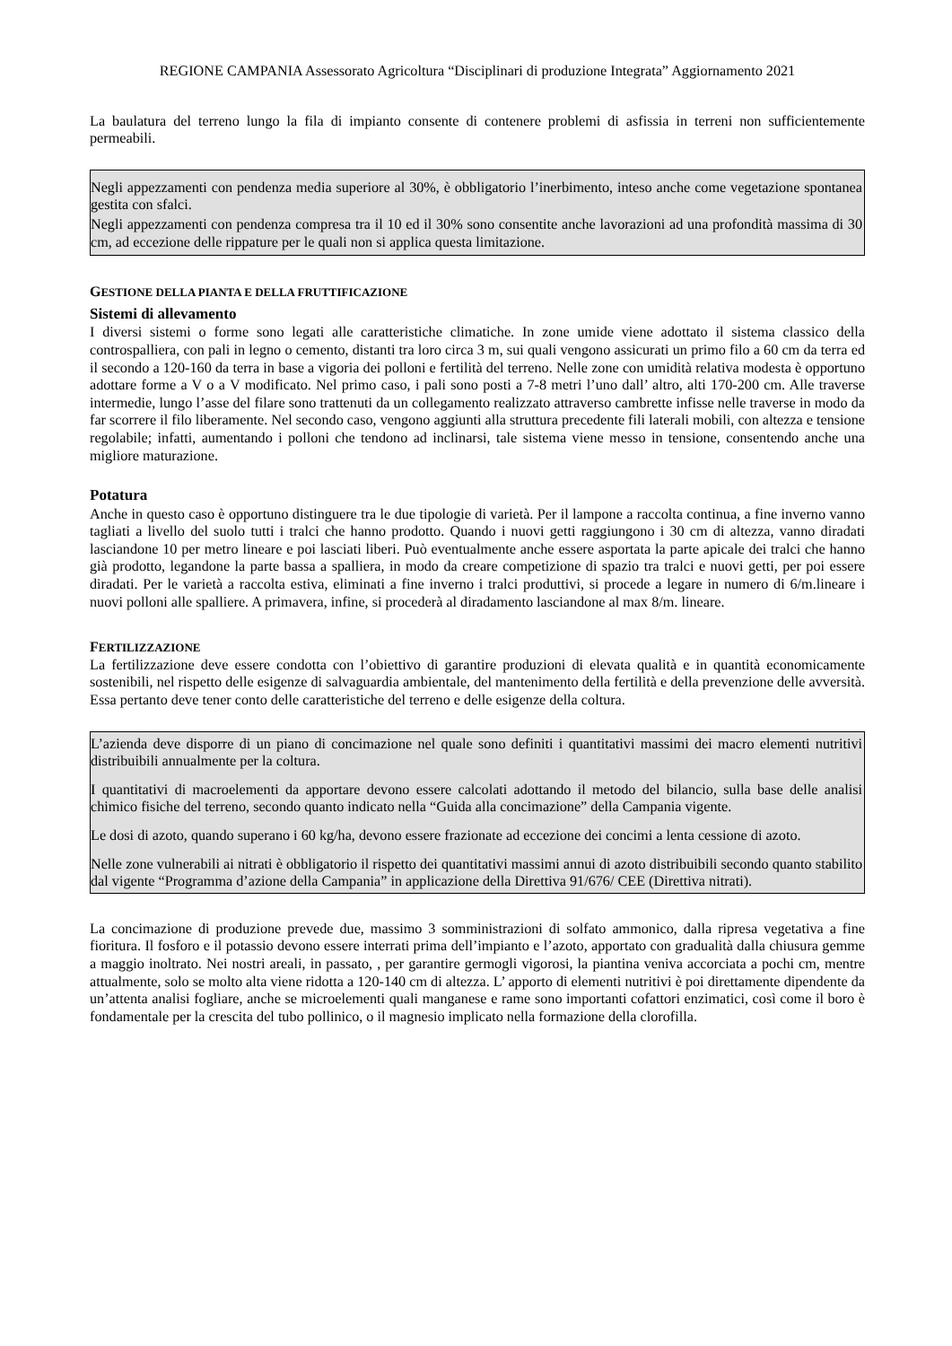REGIONE CAMPANIA Assessorato Agricoltura “Disciplinari di produzione Integrata” Aggiornamento 2021
La baulatura del terreno lungo la fila di impianto consente di contenere problemi di asfissia in terreni non sufficientemente permeabili.
Negli appezzamenti con pendenza media superiore al 30%, è obbligatorio l’inerbimento, inteso anche come vegetazione spontanea gestita con sfalci.
Negli appezzamenti con pendenza compresa tra il 10 ed il 30% sono consentite anche lavorazioni ad una profondità massima di 30 cm, ad eccezione delle rippature per le quali non si applica questa limitazione.
GESTIONE DELLA PIANTA E DELLA FRUTTIFICAZIONE
Sistemi di allevamento
I diversi sistemi o forme sono legati alle caratteristiche climatiche. In zone umide viene adottato il sistema classico della controspalliera, con pali in legno o cemento, distanti tra loro circa 3 m, sui quali vengono assicurati un primo filo a 60 cm da terra ed il secondo a 120-160 da terra in base a vigoria dei polloni e fertilità del terreno. Nelle zone con umidità relativa modesta è opportuno adottare forme a V o a V modificato. Nel primo caso, i pali sono posti a 7-8 metri l’uno dall’ altro, alti 170-200 cm. Alle traverse intermedie, lungo l’asse del filare sono trattenuti da un collegamento realizzato attraverso cambrette infisse nelle traverse in modo da far scorrere il filo liberamente. Nel secondo caso, vengono aggiunti alla struttura precedente fili laterali mobili, con altezza e tensione regolabile; infatti, aumentando i polloni che tendono ad inclinarsi, tale sistema viene messo in tensione, consentendo anche una migliore maturazione.
Potatura
Anche in questo caso è opportuno distinguere tra le due tipologie di varietà. Per il lampone a raccolta continua, a fine inverno vanno tagliati a livello del suolo tutti i tralci che hanno prodotto. Quando i nuovi getti raggiungono i 30 cm di altezza, vanno diradati lasciandone 10 per metro lineare e poi lasciati liberi. Può eventualmente anche essere asportata la parte apicale dei tralci che hanno già prodotto, legandone la parte bassa a spalliera, in modo da creare competizione di spazio tra tralci e nuovi getti, per poi essere diradati. Per le varietà a raccolta estiva, eliminati a fine inverno i tralci produttivi, si procede a legare in numero di 6/m.lineare i nuovi polloni alle spalliere. A primavera, infine, si procederà al diradamento lasciandone al max 8/m. lineare.
FERTILIZZAZIONE
La fertilizzazione deve essere condotta con l’obiettivo di garantire produzioni di elevata qualità e in quantità economicamente sostenibili, nel rispetto delle esigenze di salvaguardia ambientale, del mantenimento della fertilità e della prevenzione delle avversità. Essa pertanto deve tener conto delle caratteristiche del terreno e delle esigenze della coltura.
L’azienda deve disporre di un piano di concimazione nel quale sono definiti i quantitativi massimi dei macro elementi nutritivi distribuibili annualmente per la coltura.
I quantitativi di macroelementi da apportare devono essere calcolati adottando il metodo del bilancio, sulla base delle analisi chimico fisiche del terreno, secondo quanto indicato nella “Guida alla concimazione” della Campania vigente.
Le dosi di azoto, quando superano i 60 kg/ha, devono essere frazionate ad eccezione dei concimi a lenta cessione di azoto.
Nelle zone vulnerabili ai nitrati è obbligatorio il rispetto dei quantitativi massimi annui di azoto distribuibili secondo quanto stabilito dal vigente “Programma d’azione della Campania” in applicazione della Direttiva 91/676/ CEE (Direttiva nitrati).
La concimazione di produzione prevede due, massimo 3 somministrazioni di solfato ammonico, dalla ripresa vegetativa a fine fioritura. Il fosforo e il potassio devono essere interrati prima dell’impianto e l’azoto, apportato con gradualità dalla chiusura gemme a maggio inoltrato. Nei nostri areali, in passato, , per garantire germogli vigorosi, la piantina veniva accorciata a pochi cm, mentre attualmente, solo se molto alta viene ridotta a 120-140 cm di altezza. L’ apporto di elementi nutritivi è poi direttamente dipendente da un’attenta analisi fogliare, anche se microelementi quali manganese e rame sono importanti cofattori enzimatici, così come il boro è fondamentale per la crescita del tubo pollinico, o il magnesio implicato nella formazione della clorofilla.